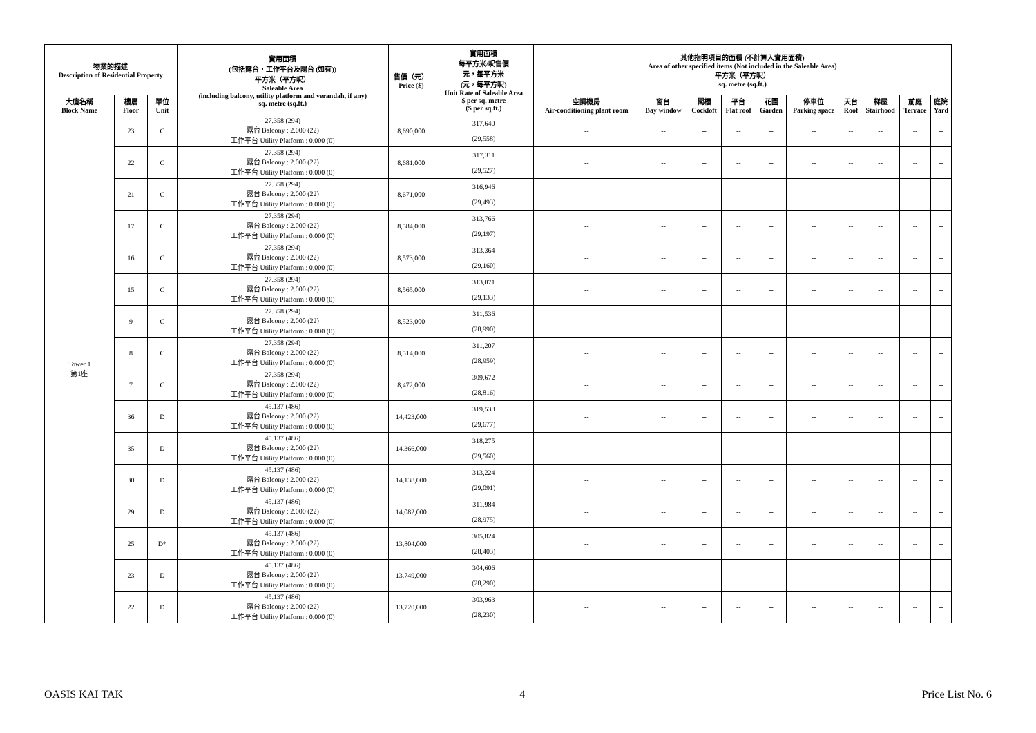| 物業的描述 Description of Residential Property | | | 實用面積 (包括露台，工作平台及陽台 (如有)) 平方米（平方呎） Saleable Area (including balcony, utility platform and verandah, if any) sq. metre (sq.ft.) | 售價（元） Price ($) | 實用面積 每平方米/呎售價 元，每平方米 (元，每平方呎) Unit Rate of Saleable Area $ per sq. metre ($ per sq.ft.) | 其他指明項目的面積 (不計算入實用面積) Area of other specified items (Not included in the Saleable Area) 平方米（平方呎） sq. metre (sq.ft.) | | | | | | | | | |
| --- | --- | --- | --- | --- | --- | --- | --- | --- | --- | --- | --- | --- | --- | --- | --- |
| 大廈名稱 Block Name | 樓層 Floor | 單位 Unit | | | | 空調機房 Air-conditioning plant room | 窗台 Bay window | 閣樓 Cockloft | 平台 Flat roof | 花園 Garden | 停車位 Parking space | 天台 Roof | 梯屋 Stairhood | 前庭 Terrace | 庭院 Yard |
| Tower 1 第1座 | 23 | C | 27.358 (294) 露台 Balcony : 2.000 (22) 工作平台 Utility Platform : 0.000 (0) | 8,690,000 | 317,640 (29,558) | -- | -- | -- | -- | -- | -- | -- | -- | -- | -- |
| | 22 | C | 27.358 (294) 露台 Balcony : 2.000 (22) 工作平台 Utility Platform : 0.000 (0) | 8,681,000 | 317,311 (29,527) | -- | -- | -- | -- | -- | -- | -- | -- | -- | -- |
| | 21 | C | 27.358 (294) 露台 Balcony : 2.000 (22) 工作平台 Utility Platform : 0.000 (0) | 8,671,000 | 316,946 (29,493) | -- | -- | -- | -- | -- | -- | -- | -- | -- | -- |
| | 17 | C | 27.358 (294) 露台 Balcony : 2.000 (22) 工作平台 Utility Platform : 0.000 (0) | 8,584,000 | 313,766 (29,197) | -- | -- | -- | -- | -- | -- | -- | -- | -- | -- |
| | 16 | C | 27.358 (294) 露台 Balcony : 2.000 (22) 工作平台 Utility Platform : 0.000 (0) | 8,573,000 | 313,364 (29,160) | -- | -- | -- | -- | -- | -- | -- | -- | -- | -- |
| | 15 | C | 27.358 (294) 露台 Balcony : 2.000 (22) 工作平台 Utility Platform : 0.000 (0) | 8,565,000 | 313,071 (29,133) | -- | -- | -- | -- | -- | -- | -- | -- | -- | -- |
| | 9 | C | 27.358 (294) 露台 Balcony : 2.000 (22) 工作平台 Utility Platform : 0.000 (0) | 8,523,000 | 311,536 (28,990) | -- | -- | -- | -- | -- | -- | -- | -- | -- | -- |
| | 8 | C | 27.358 (294) 露台 Balcony : 2.000 (22) 工作平台 Utility Platform : 0.000 (0) | 8,514,000 | 311,207 (28,959) | -- | -- | -- | -- | -- | -- | -- | -- | -- | -- |
| | 7 | C | 27.358 (294) 露台 Balcony : 2.000 (22) 工作平台 Utility Platform : 0.000 (0) | 8,472,000 | 309,672 (28,816) | -- | -- | -- | -- | -- | -- | -- | -- | -- | -- |
| | 36 | D | 45.137 (486) 露台 Balcony : 2.000 (22) 工作平台 Utility Platform : 0.000 (0) | 14,423,000 | 319,538 (29,677) | -- | -- | -- | -- | -- | -- | -- | -- | -- | -- |
| | 35 | D | 45.137 (486) 露台 Balcony : 2.000 (22) 工作平台 Utility Platform : 0.000 (0) | 14,366,000 | 318,275 (29,560) | -- | -- | -- | -- | -- | -- | -- | -- | -- | -- |
| | 30 | D | 45.137 (486) 露台 Balcony : 2.000 (22) 工作平台 Utility Platform : 0.000 (0) | 14,138,000 | 313,224 (29,091) | -- | -- | -- | -- | -- | -- | -- | -- | -- | -- |
| | 29 | D | 45.137 (486) 露台 Balcony : 2.000 (22) 工作平台 Utility Platform : 0.000 (0) | 14,082,000 | 311,984 (28,975) | -- | -- | -- | -- | -- | -- | -- | -- | -- | -- |
| | 25 | D* | 45.137 (486) 露台 Balcony : 2.000 (22) 工作平台 Utility Platform : 0.000 (0) | 13,804,000 | 305,824 (28,403) | -- | -- | -- | -- | -- | -- | -- | -- | -- | -- |
| | 23 | D | 45.137 (486) 露台 Balcony : 2.000 (22) 工作平台 Utility Platform : 0.000 (0) | 13,749,000 | 304,606 (28,290) | -- | -- | -- | -- | -- | -- | -- | -- | -- | -- |
| | 22 | D | 45.137 (486) 露台 Balcony : 2.000 (22) 工作平台 Utility Platform : 0.000 (0) | 13,720,000 | 303,963 (28,230) | -- | -- | -- | -- | -- | -- | -- | -- | -- | -- |
OASIS KAI TAK 4 Price List No. 6